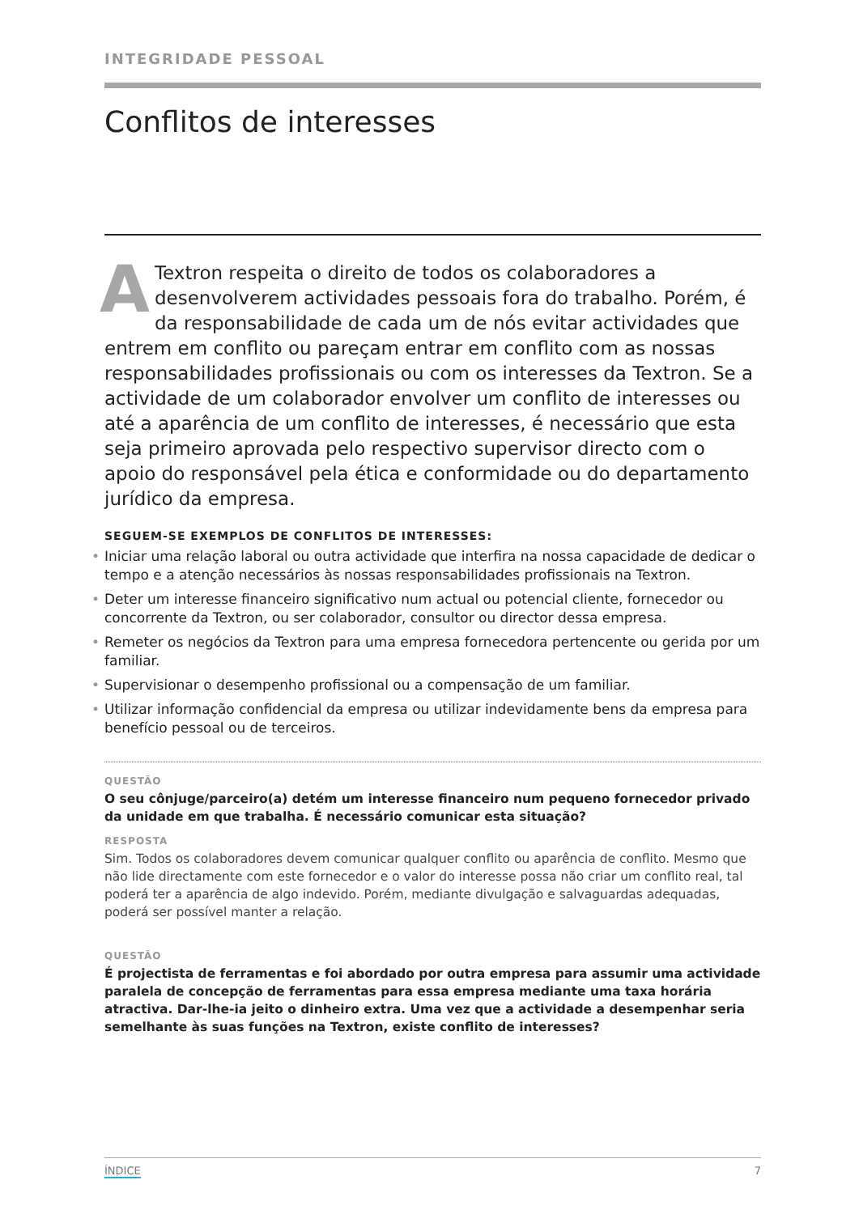INTEGRIDADE PESSOAL
Conflitos de interesses
ATextron respeita o direito de todos os colaboradores a desenvolverem actividades pessoais fora do trabalho. Porém, é da responsabilidade de cada um de nós evitar actividades que entrem em conflito ou pareçam entrar em conflito com as nossas responsabilidades profissionais ou com os interesses da Textron. Se a actividade de um colaborador envolver um conflito de interesses ou até a aparência de um conflito de interesses, é necessário que esta seja primeiro aprovada pelo respectivo supervisor directo com o apoio do responsável pela ética e conformidade ou do departamento jurídico da empresa.
SEGUEM-SE EXEMPLOS DE CONFLITOS DE INTERESSES:
• Iniciar uma relação laboral ou outra actividade que interfira na nossa capacidade de dedicar o tempo e a atenção necessários às nossas responsabilidades profissionais na Textron.
• Deter um interesse financeiro significativo num actual ou potencial cliente, fornecedor ou concorrente da Textron, ou ser colaborador, consultor ou director dessa empresa.
• Remeter os negócios da Textron para uma empresa fornecedora pertencente ou gerida por um familiar.
• Supervisionar o desempenho profissional ou a compensação de um familiar.
• Utilizar informação confidencial da empresa ou utilizar indevidamente bens da empresa para benefício pessoal ou de terceiros.
QUESTÃO
O seu cônjuge/parceiro(a) detém um interesse financeiro num pequeno fornecedor privado da unidade em que trabalha. É necessário comunicar esta situação?
RESPOSTA
Sim. Todos os colaboradores devem comunicar qualquer conflito ou aparência de conflito. Mesmo que não lide directamente com este fornecedor e o valor do interesse possa não criar um conflito real, tal poderá ter a aparência de algo indevido. Porém, mediante divulgação e salvaguardas adequadas, poderá ser possível manter a relação.
QUESTÃO
É projectista de ferramentas e foi abordado por outra empresa para assumir uma actividade paralela de concepção de ferramentas para essa empresa mediante uma taxa horária atractiva. Dar-lhe-ia jeito o dinheiro extra. Uma vez que a actividade a desempenhar seria semelhante às suas funções na Textron, existe conflito de interesses?
ÍNDICE 7